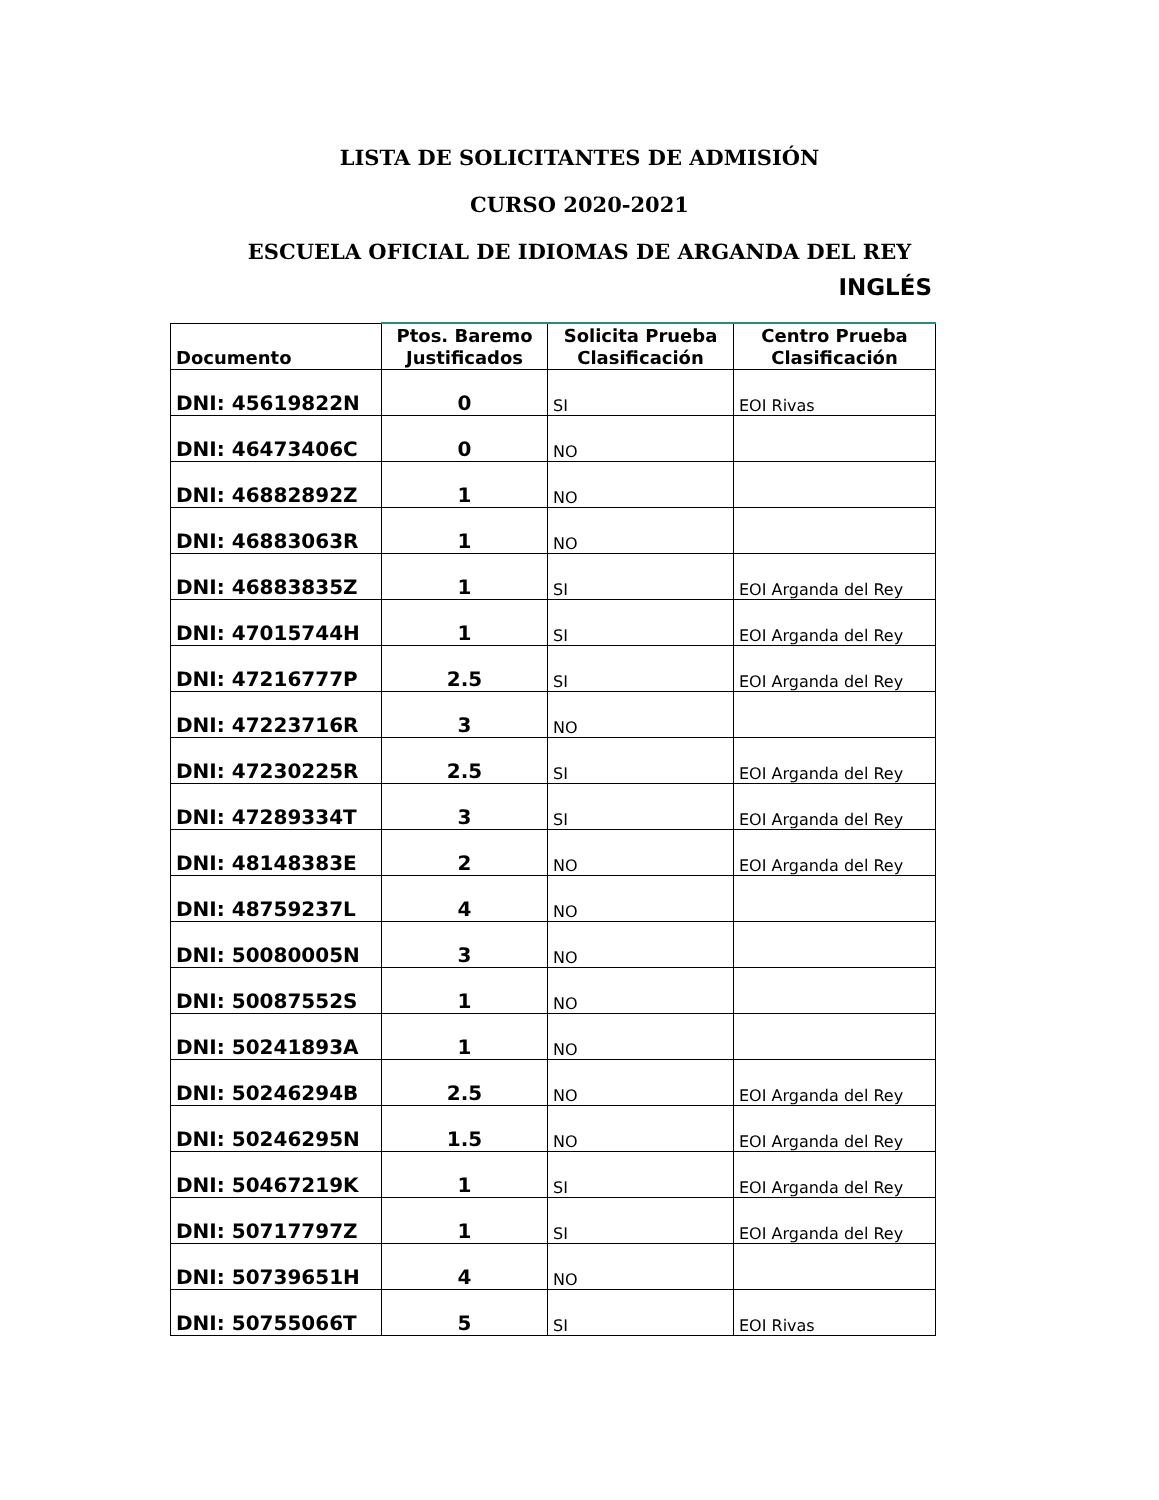LISTA DE SOLICITANTES DE ADMISIÓN
CURSO 2020-2021
ESCUELA OFICIAL DE IDIOMAS DE ARGANDA DEL REY
INGLÉS
| Documento | Ptos. Baremo Justificados | Solicita Prueba Clasificación | Centro Prueba Clasificación |
| --- | --- | --- | --- |
| DNI: 45619822N | 0 | SI | EOI Rivas |
| DNI: 46473406C | 0 | NO | |
| DNI: 46882892Z | 1 | NO | |
| DNI: 46883063R | 1 | NO | |
| DNI: 46883835Z | 1 | SI | EOI Arganda del Rey |
| DNI: 47015744H | 1 | SI | EOI Arganda del Rey |
| DNI: 47216777P | 2.5 | SI | EOI Arganda del Rey |
| DNI: 47223716R | 3 | NO | |
| DNI: 47230225R | 2.5 | SI | EOI Arganda del Rey |
| DNI: 47289334T | 3 | SI | EOI Arganda del Rey |
| DNI: 48148383E | 2 | NO | EOI Arganda del Rey |
| DNI: 48759237L | 4 | NO | |
| DNI: 50080005N | 3 | NO | |
| DNI: 50087552S | 1 | NO | |
| DNI: 50241893A | 1 | NO | |
| DNI: 50246294B | 2.5 | NO | EOI Arganda del Rey |
| DNI: 50246295N | 1.5 | NO | EOI Arganda del Rey |
| DNI: 50467219K | 1 | SI | EOI Arganda del Rey |
| DNI: 50717797Z | 1 | SI | EOI Arganda del Rey |
| DNI: 50739651H | 4 | NO | |
| DNI: 50755066T | 5 | SI | EOI Rivas |